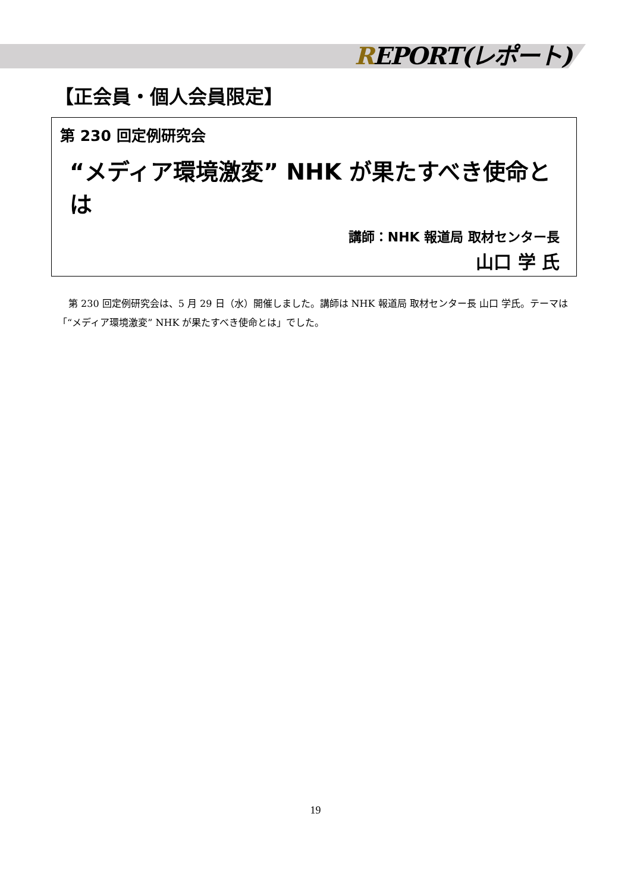REPORT(レポート)
【正会員・個人会員限定】
第 230 回定例研究会
“メディア環境激変” NHK が果たすべき使命とは
講師：NHK 報道局 取材センター長
山口 学 氏
第 230 回定例研究会は、5 月 29 日（水）開催しました。講師は NHK 報道局 取材センター長 山口 学氏。テーマは「“メディア環境激変” NHK が果たすべき使命とは」でした。
19